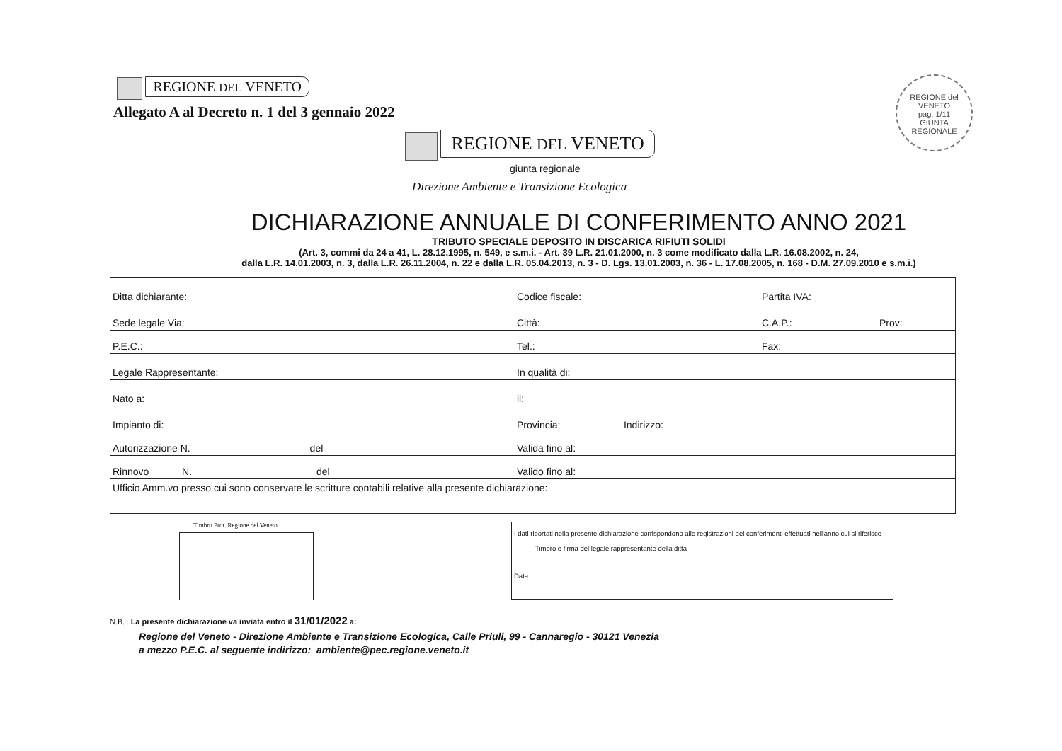REGIONE DEL VENETO
Allegato A al Decreto n. 1 del 3 gennaio 2022
REGIONE del VENETO
pag. 1/11
GIUNTA REGIONALE
REGIONE DEL VENETO
giunta regionale
Direzione Ambiente e Transizione Ecologica
DICHIARAZIONE ANNUALE DI CONFERIMENTO ANNO 2021
TRIBUTO SPECIALE DEPOSITO IN DISCARICA RIFIUTI SOLIDI
(Art. 3, commi da 24 a 41, L. 28.12.1995, n. 549, e s.m.i. - Art. 39 L.R. 21.01.2000, n. 3 come modificato dalla L.R. 16.08.2002, n. 24,
dalla L.R. 14.01.2003, n. 3, dalla L.R. 26.11.2004, n. 22 e dalla L.R. 05.04.2013, n. 3 - D. Lgs. 13.01.2003, n. 36 - L. 17.08.2005, n. 168 - D.M. 27.09.2010 e s.m.i.)
| Ditta dichiarante: | Codice fiscale: | Partita IVA: | |
| Sede legale Via: | Città: | C.A.P.: | Prov: |
| P.E.C.: | Tel.: | Fax: | |
| Legale Rappresentante: | In qualità di: | | |
| Nato a: | il: | | |
| Impianto di: | Provincia: Indirizzo: | | |
| Autorizzazione N. del | Valida fino al: | | |
| Rinnovo N. del | Valido fino al: | | |
| Ufficio Amm.vo presso cui sono conservate le scritture contabili relative alla presente dichiarazione: | | | |
Timbro Prot. Regione del Veneto
I dati riportati nella presente dichiarazione corrispondono alle registrazioni dei conferimenti effettuati nell'anno cui si riferisce
Timbro e firma del legale rappresentante della ditta
Data
N.B. : La presente dichiarazione va inviata entro il 31/01/2022 a:
Regione del Veneto - Direzione Ambiente e Transizione Ecologica, Calle Priuli, 99 - Cannaregio - 30121 Venezia
a mezzo P.E.C. al seguente indirizzo: ambiente@pec.regione.veneto.it